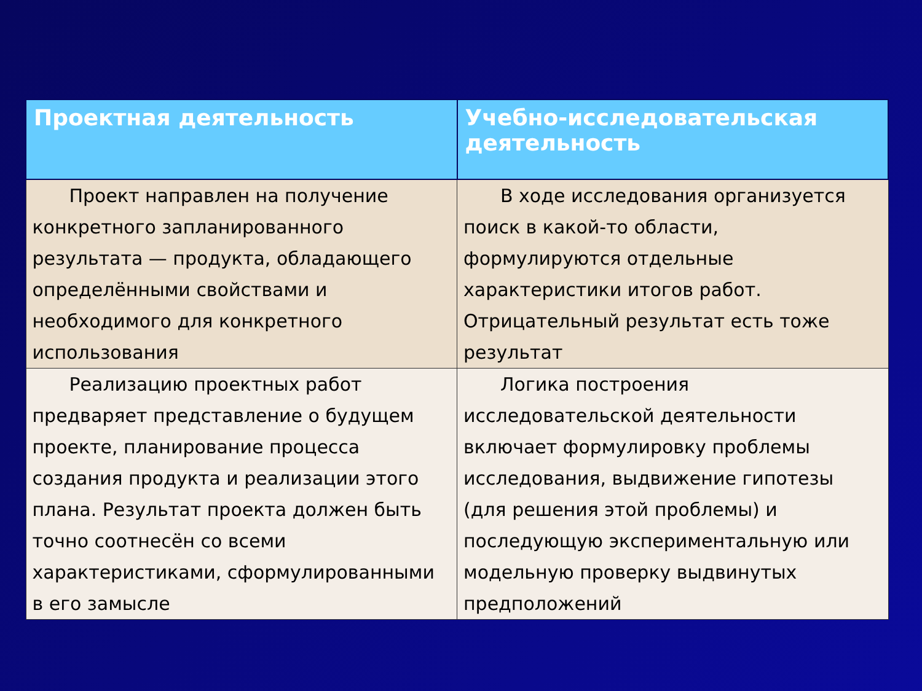| Проектная деятельность | Учебно-исследовательская деятельность |
| --- | --- |
| Проект направлен на получение конкретного запланированного результата — продукта, обладающего определёнными свойствами и необходимого для конкретного использования | В ходе исследования организуется поиск в какой-то области, формулируются отдельные характеристики итогов работ. Отрицательный результат есть тоже результат |
| Реализацию проектных работ предваряет представление о будущем проекте, планирование процесса создания продукта и реализации этого плана. Результат проекта должен быть точно соотнесён со всеми характеристиками, сформулированными в его замысле | Логика построения исследовательской деятельности включает формулировку проблемы исследования, выдвижение гипотезы (для решения этой проблемы) и последующую экспериментальную или модельную проверку выдвинутых предположений |